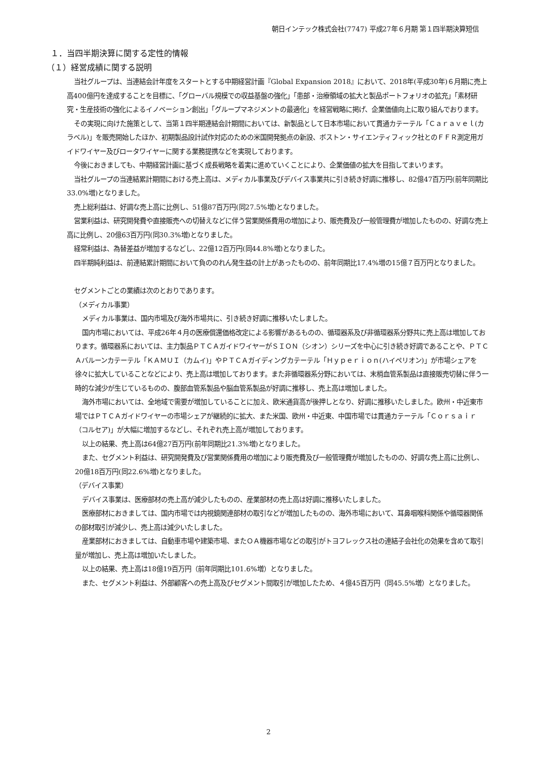朝日インテック株式会社(7747) 平成27年６月期 第１四半期決算短信
１．当四半期決算に関する定性的情報
（１）経営成績に関する説明
当社グループは、当連結会計年度をスタートとする中期経営計画『Global Expansion 2018』において、2018年(平成30年)６月期に売上高400億円を達成することを目標に、「グローバル規模での収益基盤の強化」「患部・治療領域の拡大と製品ポートフォリオの拡充」「素材研究・生産技術の強化によるイノベーション創出」「グループマネジメントの最適化」を経営戦略に掲げ、企業価値向上に取り組んでおります。
その実現に向けた施策として、当第１四半期連結会計期間においては、新製品として日本市場において貫通カテーテル「Ｃａｒａｖｅｌ(カラベル)」を販売開始したほか、初期製品設計試作対応のための米国開発拠点の新設、ボストン・サイエンティフィック社とのＦＦＲ測定用ガイドワイヤー及びロータワイヤーに関する業務提携などを実現しております。
今後におきましても、中期経営計画に基づく成長戦略を着実に進めていくことにより、企業価値の拡大を目指してまいります。
当社グループの当連結累計期間における売上高は、メディカル事業及びデバイス事業共に引き続き好調に推移し、82億47百万円(前年同期比33.0%増)となりました。
売上総利益は、好調な売上高に比例し、51億87百万円(同27.5%増)となりました。
営業利益は、研究開発費や直接販売への切替えなどに伴う営業関係費用の増加により、販売費及び一般管理費が増加したものの、好調な売上高に比例し、20億63百万円(同30.3%増)となりました。
経常利益は、為替差益が増加するなどし、22億12百万円(同44.8%増)となりました。
四半期純利益は、前連結累計期間において負ののれん発生益の計上があったものの、前年同期比17.4%増の15億７百万円となりました。
セグメントごとの業績は次のとおりであります。
（メディカル事業）
メディカル事業は、国内市場及び海外市場共に、引き続き好調に推移いたしました。
国内市場においては、平成26年４月の医療償還価格改定による影響があるものの、循環器系及び非循環器系分野共に売上高は増加しております。循環器系においては、主力製品ＰＴＣＡガイドワイヤーがＳＩＯＮ（シオン）シリーズを中心に引き続き好調であることや、ＰＴＣＡバルーンカテーテル「ＫＡＭＵＩ（カムイ)」やＰＴＣＡガイディングカテーテル「Ｈｙｐｅｒｉｏｎ(ハイペリオン)」が市場シェアを徐々に拡大していることなどにより、売上高は増加しております。また非循環器系分野においては、末梢血管系製品は直接販売切替に伴う一時的な減少が生じているものの、腹部血管系製品や脳血管系製品が好調に推移し、売上高は増加しました。
海外市場においては、全地域で需要が増加していることに加え、欧米通貨高が後押しとなり、好調に推移いたしました。欧州・中近東市場ではＰＴＣＡガイドワイヤーの市場シェアが継続的に拡大、また米国、欧州・中近東、中国市場では貫通カテーテル「Ｃｏｒｓａｉｒ（コルセア)」が大幅に増加するなどし、それぞれ売上高が増加しております。
以上の結果、売上高は64億27百万円(前年同期比21.3%増)となりました。
また、セグメント利益は、研究開発費及び営業関係費用の増加により販売費及び一般管理費が増加したものの、好調な売上高に比例し、20億18百万円(同22.6%増)となりました。
（デバイス事業）
デバイス事業は、医療部材の売上高が減少したものの、産業部材の売上高は好調に推移いたしました。
医療部材におきましては、国内市場では内視鏡関連部材の取引などが増加したものの、海外市場において、耳鼻咽喉科関係や循環器関係の部材取引が減少し、売上高は減少いたしました。
産業部材におきましては、自動車市場や建築市場、またＯＡ機器市場などの取引がトヨフレックス社の連結子会社化の効果を含めて取引量が増加し、売上高は増加いたしました。
以上の結果、売上高は18億19百万円（前年同期比101.6%増）となりました。
また、セグメント利益は、外部顧客への売上高及びセグメント間取引が増加したため、４億45百万円（同45.5%増）となりました。
2